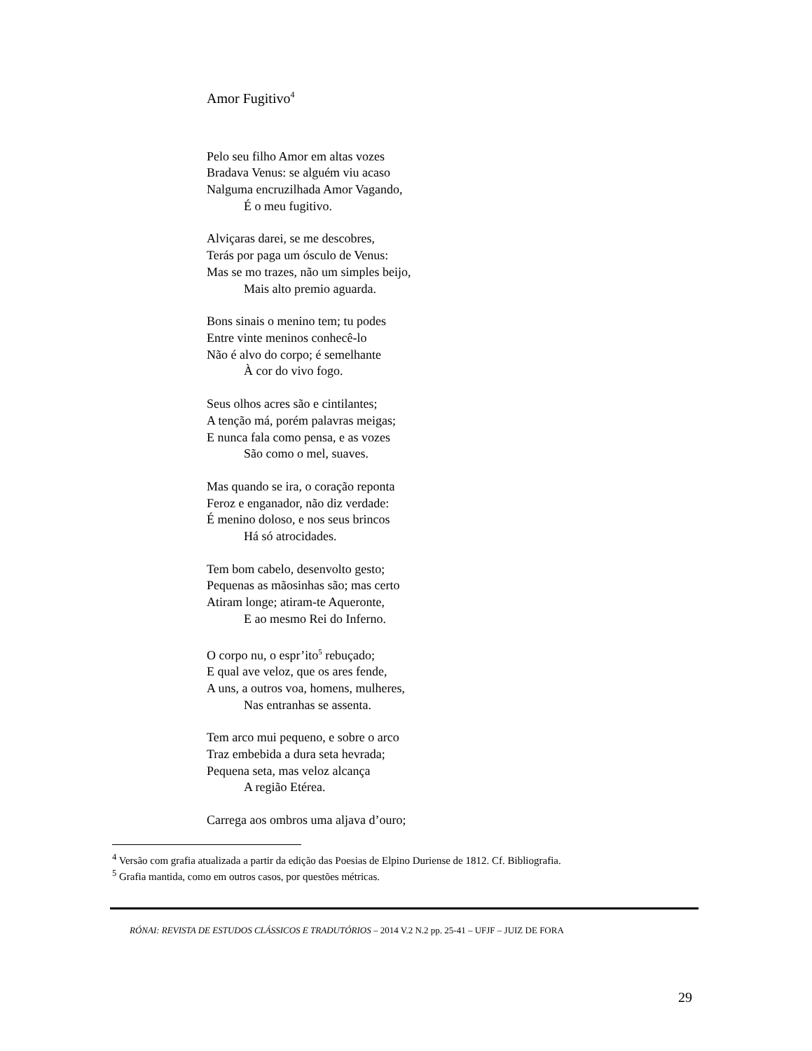Amor Fugitivo<sup>4</sup>
Pelo seu filho Amor em altas vozes
Bradava Venus: se alguém viu acaso
Nalguma encruzilhada Amor Vagando,
É o meu fugitivo.
Alviçaras darei, se me descobres,
Terás por paga um ósculo de Venus:
Mas se mo trazes, não um simples beijo,
Mais alto premio aguarda.
Bons sinais o menino tem; tu podes
Entre vinte meninos conhecê-lo
Não é alvo do corpo; é semelhante
À cor do vivo fogo.
Seus olhos acres são e cintilantes;
A tenção má, porém palavras meigas;
E nunca fala como pensa, e as vozes
São como o mel, suaves.
Mas quando se ira, o coração reponta
Feroz e enganador, não diz verdade:
É menino doloso, e nos seus brincos
Há só atrocidades.
Tem bom cabelo, desenvolto gesto;
Pequenas as mãosinhas são; mas certo
Atiram longe; atiram-te Aqueronte,
E ao mesmo Rei do Inferno.
O corpo nu, o espr’ito<sup>5</sup> rebuçado;
E qual ave veloz, que os ares fende,
A uns, a outros voa, homens, mulheres,
Nas entranhas se assenta.
Tem arco mui pequeno, e sobre o arco
Traz embebida a dura seta hevrada;
Pequena seta, mas veloz alcança
A região Etérea.
Carrega aos ombros uma aljava d’ouro;
<sup>4</sup> Versão com grafia atualizada a partir da edição das Poesias de Elpino Duriense de 1812. Cf. Bibliografia.
<sup>5</sup> Grafia mantida, como em outros casos, por questões métricas.
RÓNAI: REVISTA DE ESTUDOS CLÁSSICOS E TRADUTÓRIOS – 2014 V.2 N.2 pp. 25-41 – UFJF – JUIZ DE FORA
29